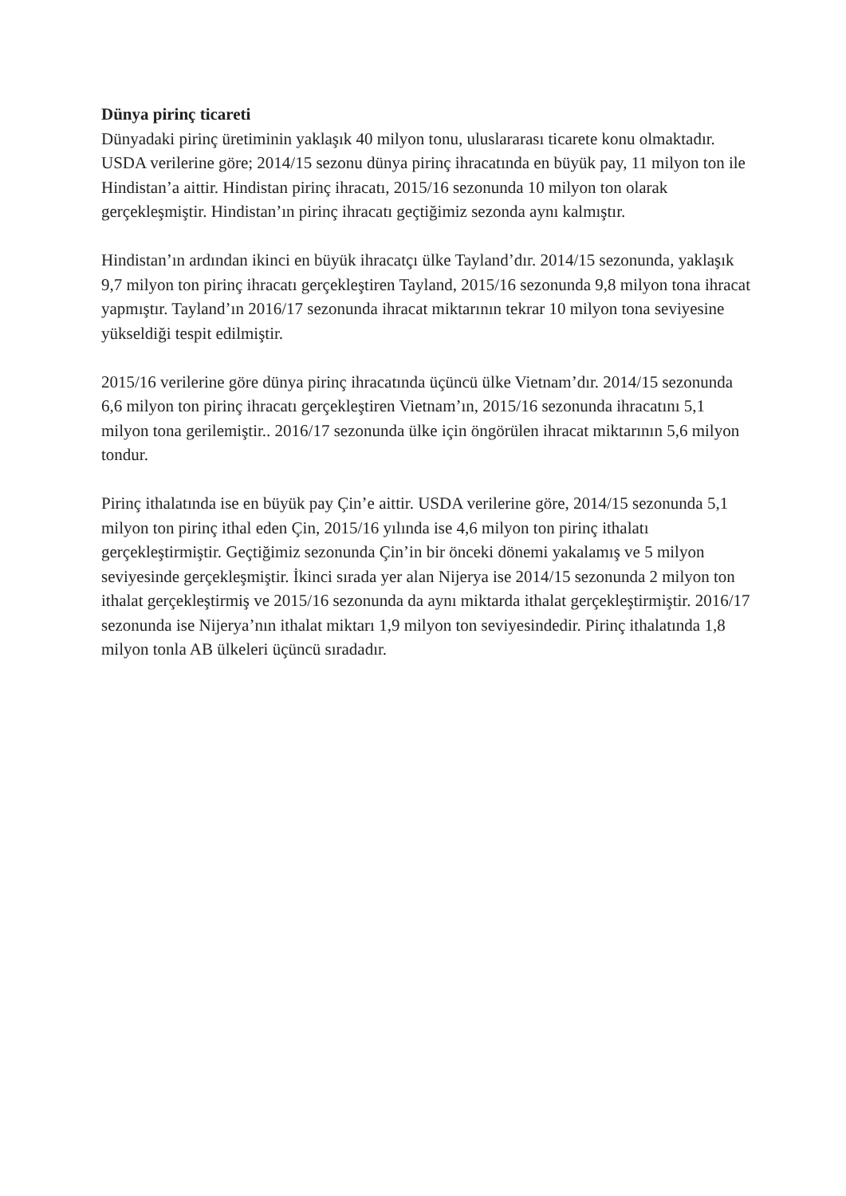Dünya pirinç ticareti
Dünyadaki pirinç üretiminin yaklaşık 40 milyon tonu, uluslararası ticarete konu olmaktadır. USDA verilerine göre; 2014/15 sezonu dünya pirinç ihracatında en büyük pay, 11 milyon ton ile Hindistan’a aittir. Hindistan pirinç ihracatı, 2015/16 sezonunda 10 milyon ton olarak gerçekleşmiştir. Hindistan’ın pirinç ihracatı geçtiğimiz sezonda aynı kalmıştır.
Hindistan’ın ardından ikinci en büyük ihracatçı ülke Tayland’dır. 2014/15 sezonunda, yaklaşık 9,7 milyon ton pirinç ihracatı gerçekleştiren Tayland, 2015/16 sezonunda 9,8 milyon tona ihracat yapmıştır. Tayland’ın 2016/17 sezonunda ihracat miktarının tekrar 10 milyon tona seviyesine yükseldiği tespit edilmiştir.
2015/16 verilerine göre dünya pirinç ihracatında üçüncü ülke Vietnam’dır. 2014/15 sezonunda 6,6 milyon ton pirinç ihracatı gerçekleştiren Vietnam’ın, 2015/16 sezonunda ihracatını 5,1 milyon tona gerilemiştir.. 2016/17 sezonunda ülke için öngörülen ihracat miktarının 5,6 milyon tondur.
Pirinç ithalatında ise en büyük pay Çin’e aittir. USDA verilerine göre, 2014/15 sezonunda 5,1 milyon ton pirinç ithal eden Çin, 2015/16 yılında ise 4,6 milyon ton pirinç ithalatı gerçekleştirmiştir. Geçtiğimiz sezonunda Çin’in bir önceki dönemi yakalamış ve 5 milyon seviyesinde gerçekleşmiştir. İkinci sırada yer alan Nijerya ise 2014/15 sezonunda 2 milyon ton ithalat gerçekleştirmiş ve 2015/16 sezonunda da aynı miktarda ithalat gerçekleştirmiştir. 2016/17 sezonunda ise Nijerya’nın ithalat miktarı 1,9 milyon ton seviyesindedir. Pirinç ithalatında 1,8 milyon tonla AB ülkeleri üçüncü sıradadır.